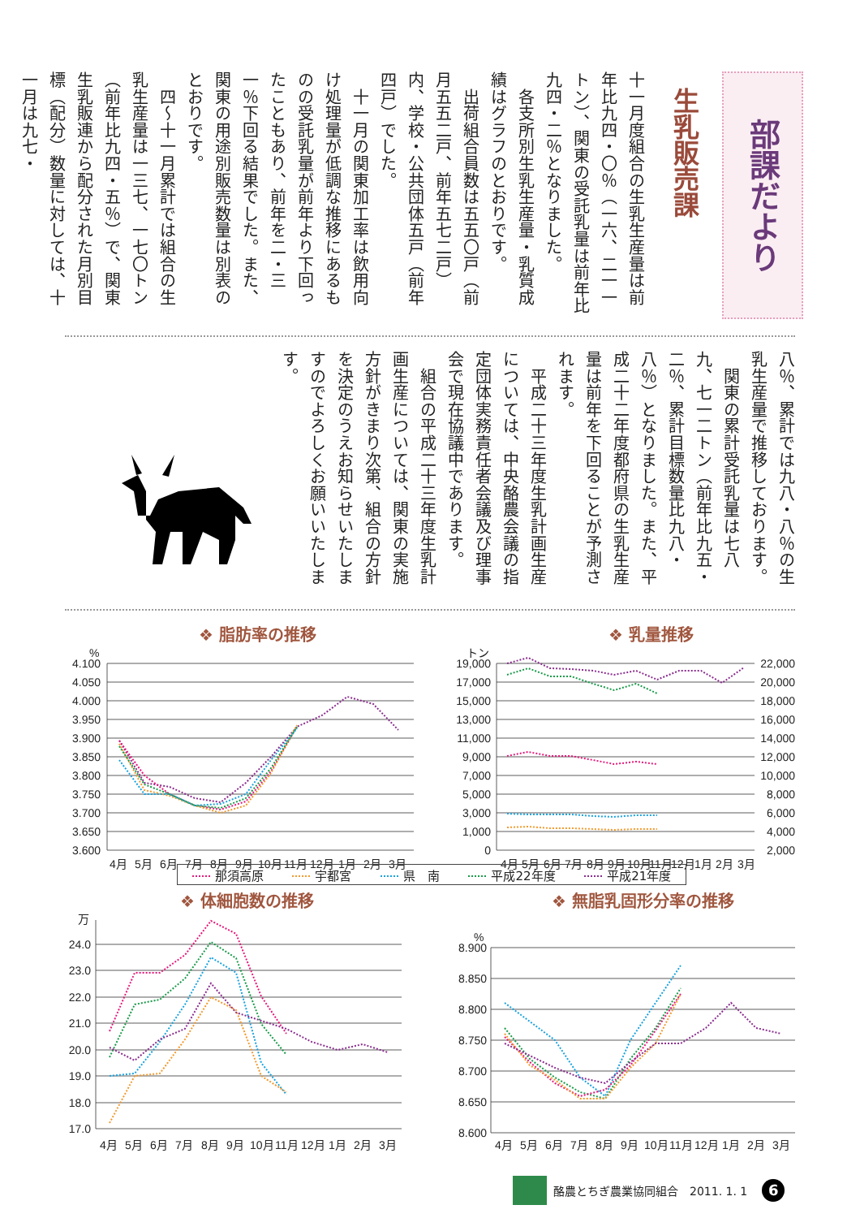部課だより
生乳販売課
十一月度組合の生乳生産量は前年比九四・〇％（一六、二一一トン）、関東の受託乳量は前年比九四・二％となりました。
　各支所別生乳生産量・乳質成績はグラフのとおりです。
　出荷組合員数は五五〇戸（前月五五二戸、前年五七二戸）内、学校・公共団体五戸（前年四戸）でした。
　十一月の関東加工率は飲用向け処理量が低調な推移にあるものの受託乳量が前年より下回ったこともあり、前年を二・三一％下回る結果でした。また、関東の用途別販売数量は別表のとおりです。
　四〜十一月累計では組合の生乳生産量は一三七、一七〇トン（前年比九四・五％）で、関東生乳販連から配分された月別目標（配分）数量に対しては、十一月は九七・
八％、累計では九八・八％の生乳生産量で推移しております。
　関東の累計受託乳量は七八九、七一二トン（前年比九五・二％、累計目標数量比九八・八％）となりました。また、平成二十二年度都府県の生乳生産量は前年を下回ることが予測されます。
　平成二十三年度生乳計画生産については、中央酪農会議の指定団体実務責任者会議及び理事会で現在協議中であります。
　組合の平成二十三年度生乳計画生産については、関東の実施方針がきまり次第、組合の方針を決定のうえお知らせいたしますのでよろしくお願いいたします。
❖ 脂肪率の推移
%
4.100
4.050
4.000
3.950
3.900
3.850
3.800
3.750
3.700
3.650
3.600
4月
5月
6月
7月
8月
9月
10月
11月
12月
1月
2月
3月
❖ 乳量推移
トン
19,000
17,000
15,000
13,000
11,000
9,000
7,000
5,000
3,000
1,000
0
22,000
20,000
18,000
16,000
14,000
12,000
10,000
8,000
6,000
4,000
2,000
4月
5月
6月
7月
8月
9月
10月
11月
12月
1月
2月
3月
那須高原 宇都宮 県　南 平成22年度 平成21年度
❖ 体細胞数の推移
万
24.0
23.0
22.0
21.0
20.0
19.0
18.0
17.0
4月
5月
6月
7月
8月
9月
10月
11月
12月
1月
2月
3月
❖ 無脂乳固形分率の推移
%
8.900
8.850
8.800
8.750
8.700
8.650
8.600
4月
5月
6月
7月
8月
9月
10月
11月
12月
1月
2月
3月
酪農とちぎ農業協同組合　2011. 1. 1
6